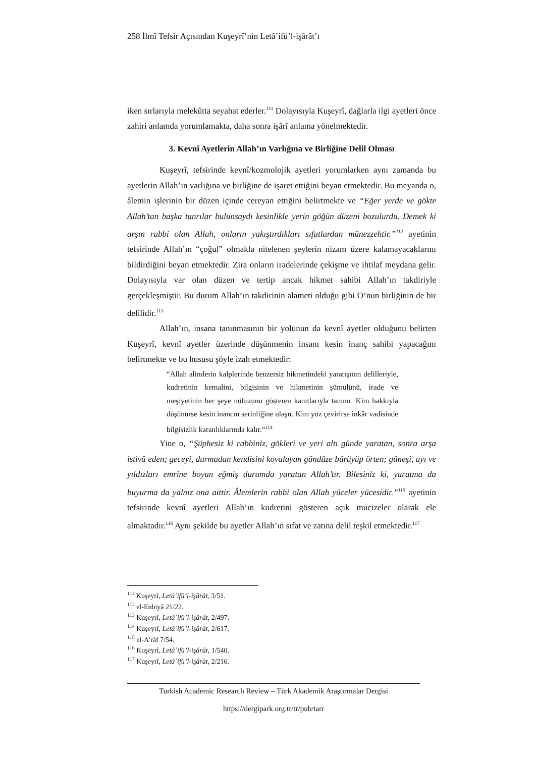258 İlmî Tefsir Açısından Kuşeyrî’nin Letâ’ifü’l-işârât’ı
iken sırlarıyla melekûtta seyahat ederler.<sup>111</sup> Dolayısıyla Kuşeyrî, dağlarla ilgi ayetleri önce zahiri anlamda yorumlamakta, daha sonra işârî anlama yönelmektedir.
3. Kevnî Ayetlerin Allah’ın Varlığına ve Birliğine Delil Olması
Kuşeyrî, tefsirinde kevnî/kozmolojik ayetleri yorumlarken aynı zamanda bu ayetlerin Allah’ın varlığına ve birliğine de işaret ettiğini beyan etmektedir. Bu meyanda o, âlemin işlerinin bir düzen içinde cereyan ettiğini belirtmekte ve “Eğer yerde ve gökte Allah’tan başka tanrılar bulunsaydı kesinlikle yerin göğün düzeni bozulurdu. Demek ki arşın rabbi olan Allah, onların yakıştırdıkları sıfatlardan münezzehtir.”<sup>112</sup> ayetinin tefsirinde Allah’ın “çoğul” olmakla nitelenen şeylerin nizam üzere kalamayacaklarını bildirdiğini beyan etmektedir. Zira onların iradelerinde çekişme ve ihtilaf meydana gelir. Dolayısıyla var olan düzen ve tertip ancak hikmet sahibi Allah’ın takdiriyle gerçekleşmiştir. Bu durum Allah’ın takdirinin alameti olduğu gibi O’nun birliğinin de bir delilidir.<sup>113</sup>
Allah’ın, insana tanınmasının bir yolunun da kevnî ayetler olduğunu belirten Kuşeyrî, kevnî ayetler üzerinde düşünmenin insanı kesin inanç sahibi yapacağını belirtmekte ve bu hususu şöyle izah etmektedir:
“Allah alimlerin kalplerinde benzersiz hikmetindeki yaratışının delilleriyle, kudretinin kemalini, bilgisinin ve hikmetinin şümulünü, irade ve meşiyetinin her şeye nüfuzunu gösteren kanıtlarıyla tanınır. Kim hakkıyla düşünürse kesin inancın serinliğine ulaşır. Kim yüz çevirirse inkâr vadisinde bilgisizlik karanlıklarında kalır.”<sup>114</sup>
Yine o, “Şüphesiz ki rabbiniz, gökleri ve yeri altı günde yaratan, sonra arşa istivâ eden; geceyi, durmadan kendisini kovalayan gündüze bürüyüp örten; güneşi, ayı ve yıldızları emrine boyun eğmiş durumda yaratan Allah’tır. Bilesiniz ki, yaratma da buyurma da yalnız ona aittir. Âlemlerin rabbi olan Allah yüceler yücesidir.”<sup>115</sup> ayetinin tefsirinde kevnî ayetleri Allah’ın kudretini gösteren açık mucizeler olarak ele almaktadır.<sup>116</sup> Aynı şekilde bu ayetler Allah’ın sıfat ve zatına delil teşkil etmektedir.<sup>117</sup>
<sup>111</sup> Kuşeyrî, Letâʾifü’l-işârât, 3/51.
<sup>112</sup> el-Enbiyâ 21/22.
<sup>113</sup> Kuşeyrî, Letâʾifü’l-işârât, 2/497.
<sup>114</sup> Kuşeyrî, Letâʾifü’l-işârât, 2/617.
<sup>115</sup> el-A’râf 7/54.
<sup>116</sup> Kuşeyrî, Letâʾifü’l-işârât, 1/540.
<sup>117</sup> Kuşeyrî, Letâʾifü’l-işârât, 2/216.
Turkish Academic Research Review – Türk Akademik Araştırmalar Dergisi
https://dergipark.org.tr/tr/pub/tarr